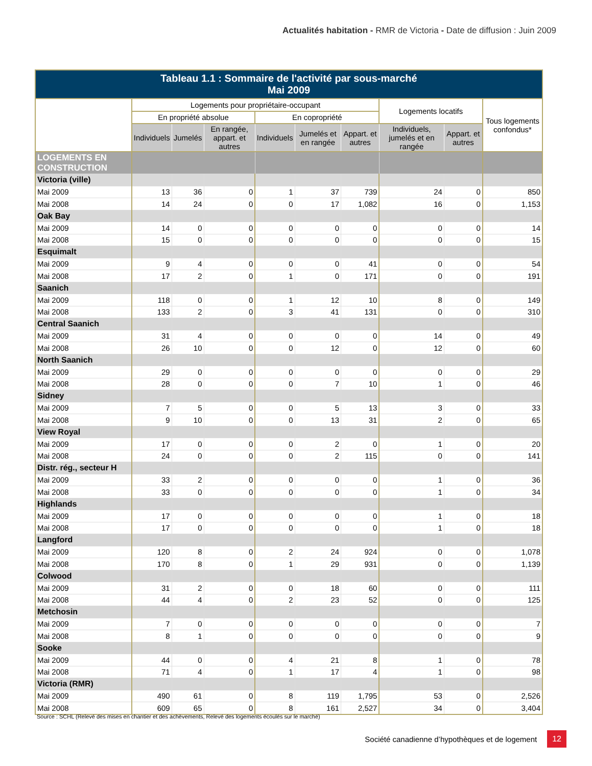Actualités habitation - RMR de Victoria - Date de diffusion : Juin 2009
| Tableau 1.1 : Sommaire de l'activité par sous-marché Mai 2009 | | | | | | | | | |
| --- | --- | --- | --- | --- | --- | --- | --- | --- | --- |
| | Logements pour propriétaire-occupant | | | | | | Logements locatifs | | Tous logements confondus* |
| | En propriété absolue | | | En copropriété | | | | | |
| | Individuels | Jumelés | En rangée, appart. et autres | Individuels | Jumelés et en rangée | Appart. et autres | Individuels, jumelés et en rangée | Appart. et autres | |
| LOGEMENTS EN CONSTRUCTION | | | | | | | | | |
| Victoria (ville) | | | | | | | | | |
| Mai 2009 | 13 | 36 | 0 | 1 | 37 | 739 | 24 | 0 | 850 |
| Mai 2008 | 14 | 24 | 0 | 0 | 17 | 1,082 | 16 | 0 | 1,153 |
| Oak Bay | | | | | | | | | |
| Mai 2009 | 14 | 0 | 0 | 0 | 0 | 0 | 0 | 0 | 14 |
| Mai 2008 | 15 | 0 | 0 | 0 | 0 | 0 | 0 | 0 | 15 |
| Esquimalt | | | | | | | | | |
| Mai 2009 | 9 | 4 | 0 | 0 | 0 | 41 | 0 | 0 | 54 |
| Mai 2008 | 17 | 2 | 0 | 1 | 0 | 171 | 0 | 0 | 191 |
| Saanich | | | | | | | | | |
| Mai 2009 | 118 | 0 | 0 | 1 | 12 | 10 | 8 | 0 | 149 |
| Mai 2008 | 133 | 2 | 0 | 3 | 41 | 131 | 0 | 0 | 310 |
| Central Saanich | | | | | | | | | |
| Mai 2009 | 31 | 4 | 0 | 0 | 0 | 0 | 14 | 0 | 49 |
| Mai 2008 | 26 | 10 | 0 | 0 | 12 | 0 | 12 | 0 | 60 |
| North Saanich | | | | | | | | | |
| Mai 2009 | 29 | 0 | 0 | 0 | 0 | 0 | 0 | 0 | 29 |
| Mai 2008 | 28 | 0 | 0 | 0 | 7 | 10 | 1 | 0 | 46 |
| Sidney | | | | | | | | | |
| Mai 2009 | 7 | 5 | 0 | 0 | 5 | 13 | 3 | 0 | 33 |
| Mai 2008 | 9 | 10 | 0 | 0 | 13 | 31 | 2 | 0 | 65 |
| View Royal | | | | | | | | | |
| Mai 2009 | 17 | 0 | 0 | 0 | 2 | 0 | 1 | 0 | 20 |
| Mai 2008 | 24 | 0 | 0 | 0 | 2 | 115 | 0 | 0 | 141 |
| Distr. rég., secteur H | | | | | | | | | |
| Mai 2009 | 33 | 2 | 0 | 0 | 0 | 0 | 1 | 0 | 36 |
| Mai 2008 | 33 | 0 | 0 | 0 | 0 | 0 | 1 | 0 | 34 |
| Highlands | | | | | | | | | |
| Mai 2009 | 17 | 0 | 0 | 0 | 0 | 0 | 1 | 0 | 18 |
| Mai 2008 | 17 | 0 | 0 | 0 | 0 | 0 | 1 | 0 | 18 |
| Langford | | | | | | | | | |
| Mai 2009 | 120 | 8 | 0 | 2 | 24 | 924 | 0 | 0 | 1,078 |
| Mai 2008 | 170 | 8 | 0 | 1 | 29 | 931 | 0 | 0 | 1,139 |
| Colwood | | | | | | | | | |
| Mai 2009 | 31 | 2 | 0 | 0 | 18 | 60 | 0 | 0 | 111 |
| Mai 2008 | 44 | 4 | 0 | 2 | 23 | 52 | 0 | 0 | 125 |
| Metchosin | | | | | | | | | |
| Mai 2009 | 7 | 0 | 0 | 0 | 0 | 0 | 0 | 0 | 7 |
| Mai 2008 | 8 | 1 | 0 | 0 | 0 | 0 | 0 | 0 | 9 |
| Sooke | | | | | | | | | |
| Mai 2009 | 44 | 0 | 0 | 4 | 21 | 8 | 1 | 0 | 78 |
| Mai 2008 | 71 | 4 | 0 | 1 | 17 | 4 | 1 | 0 | 98 |
| Victoria (RMR) | | | | | | | | | |
| Mai 2009 | 490 | 61 | 0 | 8 | 119 | 1,795 | 53 | 0 | 2,526 |
| Mai 2008 | 609 | 65 | 0 | 8 | 161 | 2,527 | 34 | 0 | 3,404 |
Source : SCHL (Relevé des mises en chantier et des achèvements, Relevé des logements écoulés sur le marché)
Société canadienne d’hypothèques et de logement 12